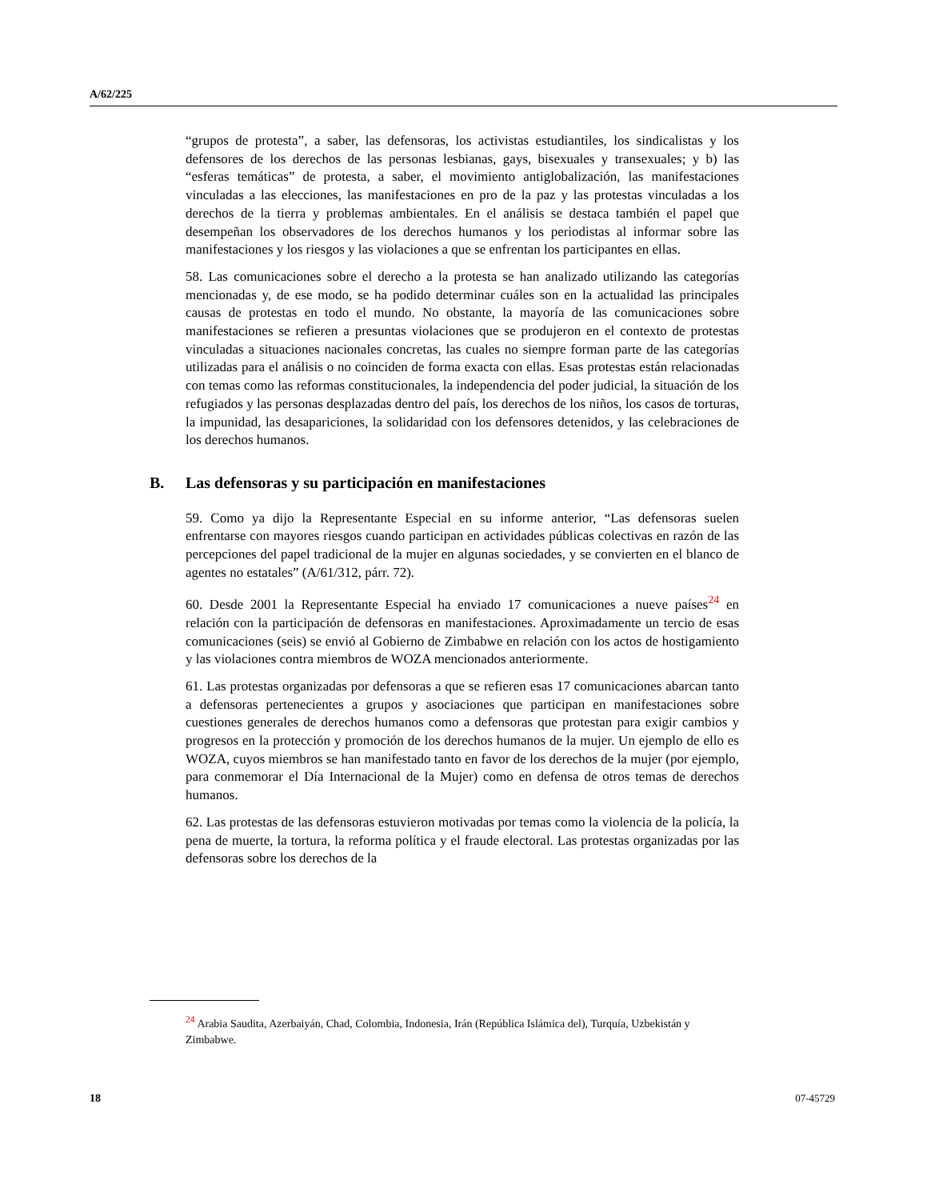A/62/225
“grupos de protesta”, a saber, las defensoras, los activistas estudiantiles, los sindicalistas y los defensores de los derechos de las personas lesbianas, gays, bisexuales y transexuales; y b) las “esferas temáticas” de protesta, a saber, el movimiento antiglobalización, las manifestaciones vinculadas a las elecciones, las manifestaciones en pro de la paz y las protestas vinculadas a los derechos de la tierra y problemas ambientales. En el análisis se destaca también el papel que desempeñan los observadores de los derechos humanos y los periodistas al informar sobre las manifestaciones y los riesgos y las violaciones a que se enfrentan los participantes en ellas.
58. Las comunicaciones sobre el derecho a la protesta se han analizado utilizando las categorías mencionadas y, de ese modo, se ha podido determinar cuáles son en la actualidad las principales causas de protestas en todo el mundo. No obstante, la mayoría de las comunicaciones sobre manifestaciones se refieren a presuntas violaciones que se produjeron en el contexto de protestas vinculadas a situaciones nacionales concretas, las cuales no siempre forman parte de las categorías utilizadas para el análisis o no coinciden de forma exacta con ellas. Esas protestas están relacionadas con temas como las reformas constitucionales, la independencia del poder judicial, la situación de los refugiados y las personas desplazadas dentro del país, los derechos de los niños, los casos de torturas, la impunidad, las desapariciones, la solidaridad con los defensores detenidos, y las celebraciones de los derechos humanos.
B. Las defensoras y su participación en manifestaciones
59. Como ya dijo la Representante Especial en su informe anterior, “Las defensoras suelen enfrentarse con mayores riesgos cuando participan en actividades públicas colectivas en razón de las percepciones del papel tradicional de la mujer en algunas sociedades, y se convierten en el blanco de agentes no estatales” (A/61/312, párr. 72).
60. Desde 2001 la Representante Especial ha enviado 17 comunicaciones a nueve países<sup>24</sup> en relación con la participación de defensoras en manifestaciones. Aproximadamente un tercio de esas comunicaciones (seis) se envió al Gobierno de Zimbabwe en relación con los actos de hostigamiento y las violaciones contra miembros de WOZA mencionados anteriormente.
61. Las protestas organizadas por defensoras a que se refieren esas 17 comunicaciones abarcan tanto a defensoras pertenecientes a grupos y asociaciones que participan en manifestaciones sobre cuestiones generales de derechos humanos como a defensoras que protestan para exigir cambios y progresos en la protección y promoción de los derechos humanos de la mujer. Un ejemplo de ello es WOZA, cuyos miembros se han manifestado tanto en favor de los derechos de la mujer (por ejemplo, para conmemorar el Día Internacional de la Mujer) como en defensa de otros temas de derechos humanos.
62. Las protestas de las defensoras estuvieron motivadas por temas como la violencia de la policía, la pena de muerte, la tortura, la reforma política y el fraude electoral. Las protestas organizadas por las defensoras sobre los derechos de la
<sup>24</sup> Arabia Saudita, Azerbaiyán, Chad, Colombia, Indonesia, Irán (República Islámica del), Turquía, Uzbekistán y Zimbabwe.
18 07-45729